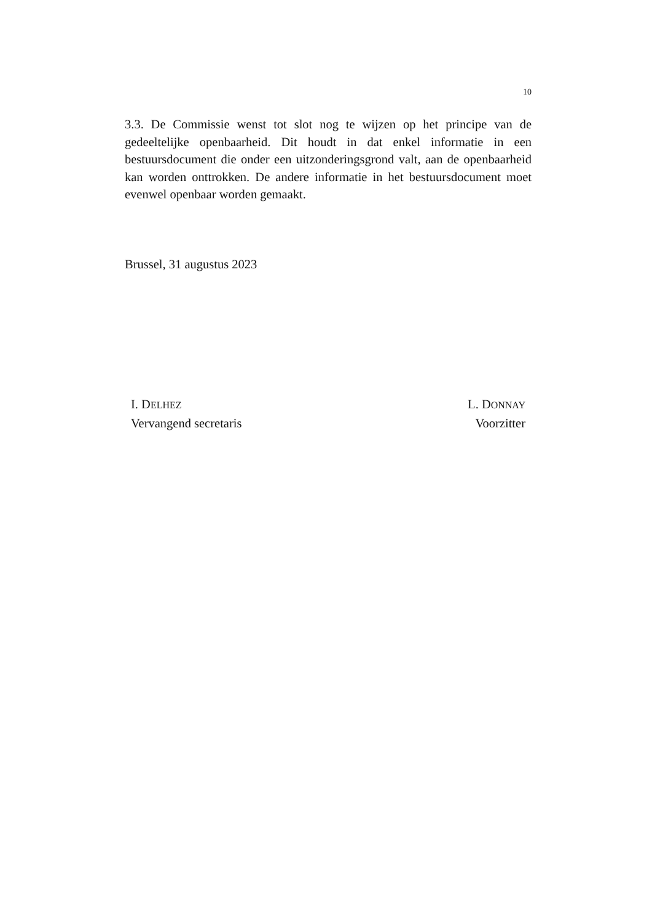10
3.3. De Commissie wenst tot slot nog te wijzen op het principe van de gedeeltelijke openbaarheid. Dit houdt in dat enkel informatie in een bestuursdocument die onder een uitzonderingsgrond valt, aan de openbaarheid kan worden onttrokken. De andere informatie in het bestuursdocument moet evenwel openbaar worden gemaakt.
Brussel, 31 augustus 2023
I. DELHEZ
Vervangend secretaris
L. DONNAY
Voorzitter